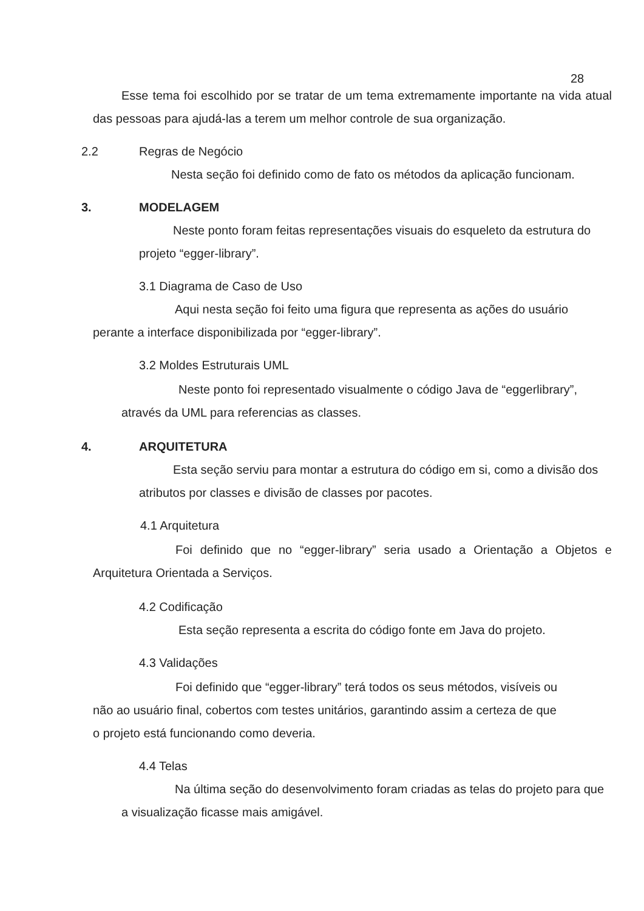28
Esse tema foi escolhido por se tratar de um tema extremamente importante na vida atual das pessoas para ajudá-las a terem um melhor controle de sua organização.
2.2 Regras de Negócio
Nesta seção foi definido como de fato os métodos da aplicação funcionam.
3. MODELAGEM
Neste ponto foram feitas representações visuais do esqueleto da estrutura do projeto “egger-library”.
3.1 Diagrama de Caso de Uso
Aqui nesta seção foi feito uma figura que representa as ações do usuário perante a interface disponibilizada por “egger-library”.
3.2 Moldes Estruturais UML
Neste ponto foi representado visualmente o código Java de “eggerlibrary”, através da UML para referencias as classes.
4. ARQUITETURA
Esta seção serviu para montar a estrutura do código em si, como a divisão dos atributos por classes e divisão de classes por pacotes.
4.1 Arquitetura
Foi definido que no “egger-library” seria usado a Orientação a Objetos e Arquitetura Orientada a Serviços.
4.2 Codificação
Esta seção representa a escrita do código fonte em Java do projeto.
4.3 Validações
Foi definido que “egger-library” terá todos os seus métodos, visíveis ou
não ao usuário final, cobertos com testes unitários, garantindo assim a certeza de que
o projeto está funcionando como deveria.
4.4 Telas
Na última seção do desenvolvimento foram criadas as telas do projeto para que a visualização ficasse mais amigável.